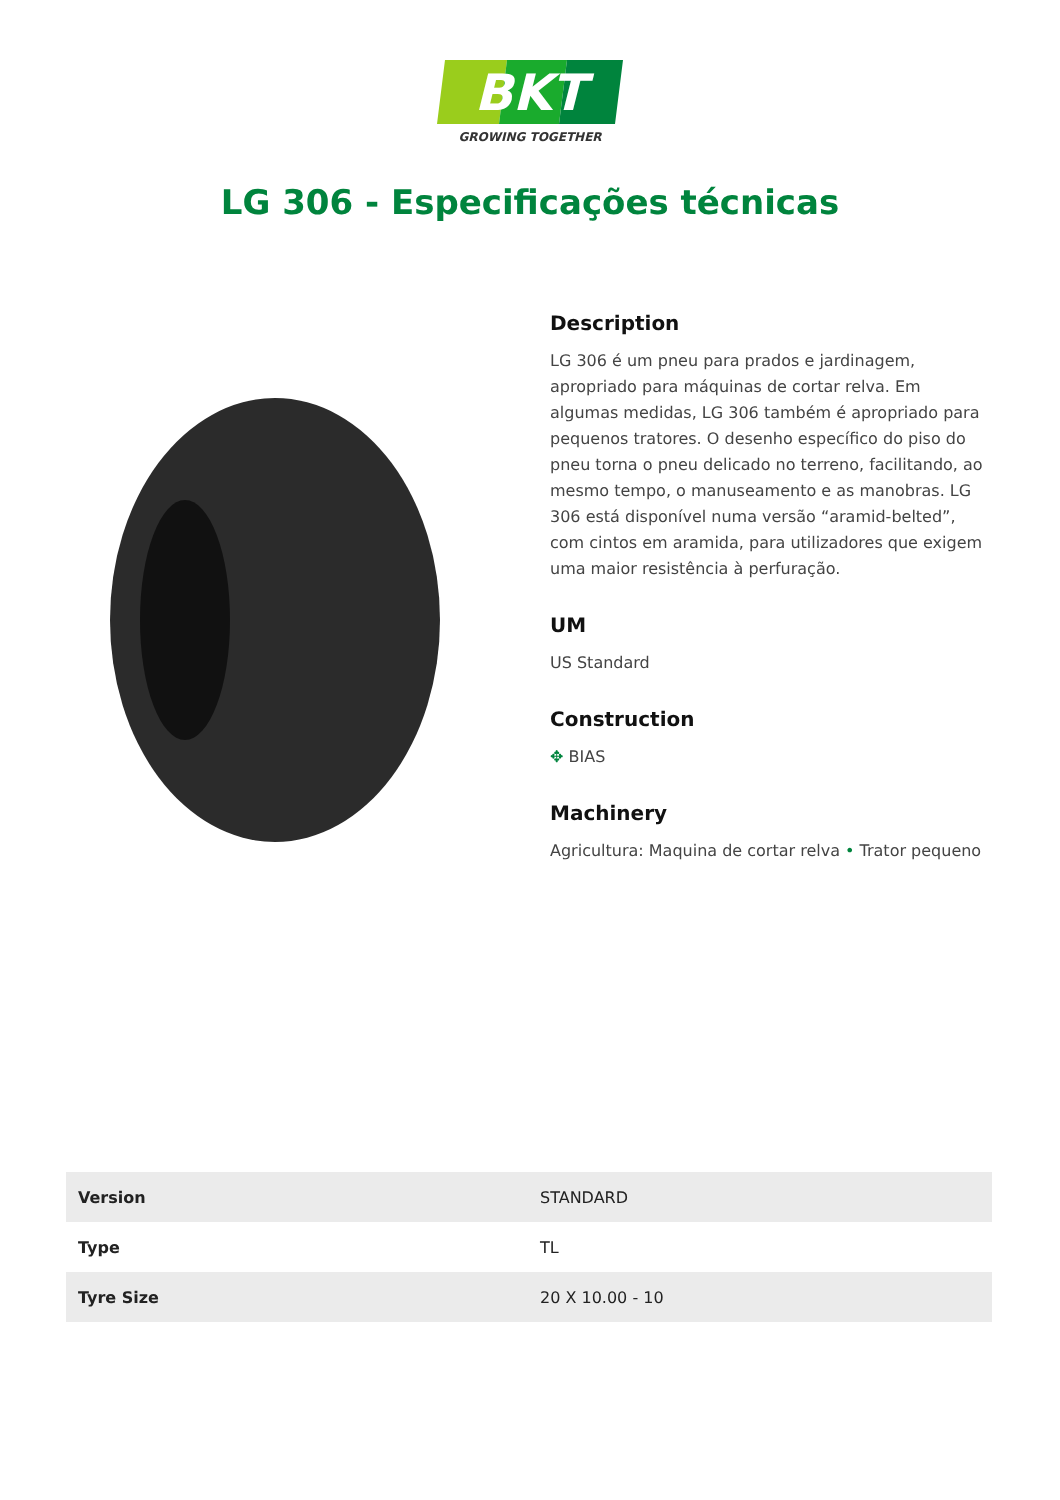BKT
GROWING TOGETHER
LG 306 - Especificações técnicas
Description
LG 306 é um pneu para prados e jardinagem, apropriado para máquinas de cortar relva. Em algumas medidas, LG 306 também é apropriado para pequenos tratores. O desenho específico do piso do pneu torna o pneu delicado no terreno, facilitando, ao mesmo tempo, o manuseamento e as manobras. LG 306 está disponível numa versão “aramid-belted”, com cintos em aramida, para utilizadores que exigem uma maior resistência à perfuração.
UM
US Standard
Construction
✥ BIAS
Machinery
Agricultura: Maquina de cortar relva • Trator pequeno
| Version | STANDARD |
| Type | TL |
| Tyre Size | 20 X 10.00 - 10 |